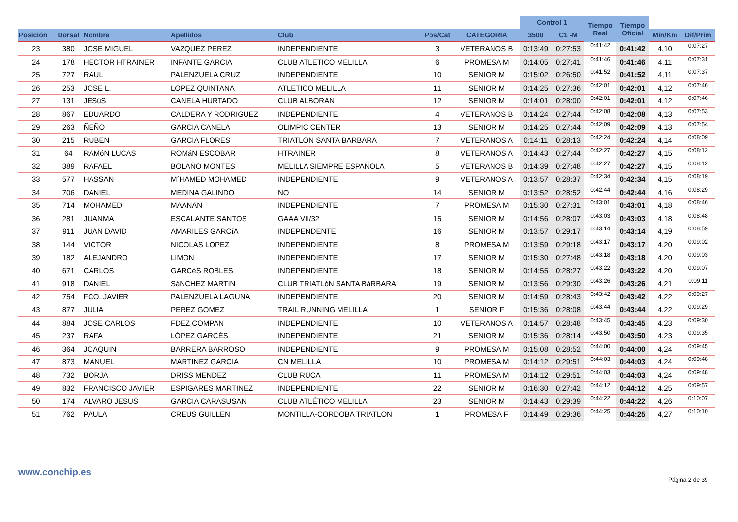| | | | | | | | Control 1 | | Tiempo Real | Tiempo Oficial | | |
| --- | --- | --- | --- | --- | --- | --- | --- | --- | --- | --- | --- | --- |
| Posición | Dorsal | Nombre | Apellidos | Club | Pos/Cat | CATEGORIA | 3500 | C1 -M | | | Min/Km | Dif/Prim |
| 23 | 380 | JOSE MIGUEL | VAZQUEZ PEREZ | INDEPENDIENTE | 3 | VETERANOS B | 0:13:49 | 0:27:53 | 0:41:42 | 0:41:42 | 4,10 | 0:07:27 |
| 24 | 178 | HECTOR HTRAINER | INFANTE GARCIA | CLUB ATLETICO MELILLA | 6 | PROMESA M | 0:14:05 | 0:27:41 | 0:41:46 | 0:41:46 | 4,11 | 0:07:31 |
| 25 | 727 | RAUL | PALENZUELA CRUZ | INDEPENDIENTE | 10 | SENIOR M | 0:15:02 | 0:26:50 | 0:41:52 | 0:41:52 | 4,11 | 0:07:37 |
| 26 | 253 | JOSE L. | LOPEZ QUINTANA | ATLETICO MELILLA | 11 | SENIOR M | 0:14:25 | 0:27:36 | 0:42:01 | 0:42:01 | 4,12 | 0:07:46 |
| 27 | 131 | JESúS | CANELA HURTADO | CLUB ALBORAN | 12 | SENIOR M | 0:14:01 | 0:28:00 | 0:42:01 | 0:42:01 | 4,12 | 0:07:46 |
| 28 | 867 | EDUARDO | CALDERA Y RODRIGUEZ | INDEPENDIENTE | 4 | VETERANOS B | 0:14:24 | 0:27:44 | 0:42:08 | 0:42:08 | 4,13 | 0:07:53 |
| 29 | 263 | ÑEÑO | GARCIA CANELA | OLIMPIC CENTER | 13 | SENIOR M | 0:14:25 | 0:27:44 | 0:42:09 | 0:42:09 | 4,13 | 0:07:54 |
| 30 | 215 | RUBEN | GARCIA FLORES | TRIATLON SANTA BARBARA | 7 | VETERANOS A | 0:14:11 | 0:28:13 | 0:42:24 | 0:42:24 | 4,14 | 0:08:09 |
| 31 | 64 | RAMóN LUCAS | ROMáN ESCOBAR | HTRAINER | 8 | VETERANOS A | 0:14:43 | 0:27:44 | 0:42:27 | 0:42:27 | 4,15 | 0:08:12 |
| 32 | 389 | RAFAEL | BOLAÑO MONTES | MELILLA SIEMPRE ESPAÑOLA | 5 | VETERANOS B | 0:14:39 | 0:27:48 | 0:42:27 | 0:42:27 | 4,15 | 0:08:12 |
| 33 | 577 | HASSAN | M´HAMED MOHAMED | INDEPENDIENTE | 9 | VETERANOS A | 0:13:57 | 0:28:37 | 0:42:34 | 0:42:34 | 4,15 | 0:08:19 |
| 34 | 706 | DANIEL | MEDINA GALINDO | NO | 14 | SENIOR M | 0:13:52 | 0:28:52 | 0:42:44 | 0:42:44 | 4,16 | 0:08:29 |
| 35 | 714 | MOHAMED | MAANAN | INDEPENDIENTE | 7 | PROMESA M | 0:15:30 | 0:27:31 | 0:43:01 | 0:43:01 | 4,18 | 0:08:46 |
| 36 | 281 | JUANMA | ESCALANTE SANTOS | GAAA VII/32 | 15 | SENIOR M | 0:14:56 | 0:28:07 | 0:43:03 | 0:43:03 | 4,18 | 0:08:48 |
| 37 | 911 | JUAN DAVID | AMARILES GARCíA | INDEPENDENTE | 16 | SENIOR M | 0:13:57 | 0:29:17 | 0:43:14 | 0:43:14 | 4,19 | 0:08:59 |
| 38 | 144 | VICTOR | NICOLAS LOPEZ | INDEPENDIENTE | 8 | PROMESA M | 0:13:59 | 0:29:18 | 0:43:17 | 0:43:17 | 4,20 | 0:09:02 |
| 39 | 182 | ALEJANDRO | LIMON | INDEPENDIENTE | 17 | SENIOR M | 0:15:30 | 0:27:48 | 0:43:18 | 0:43:18 | 4,20 | 0:09:03 |
| 40 | 671 | CARLOS | GARCéS ROBLES | INDEPENDIENTE | 18 | SENIOR M | 0:14:55 | 0:28:27 | 0:43:22 | 0:43:22 | 4,20 | 0:09:07 |
| 41 | 918 | DANIEL | SáNCHEZ MARTIN | CLUB TRIATLóN SANTA BáRBARA | 19 | SENIOR M | 0:13:56 | 0:29:30 | 0:43:26 | 0:43:26 | 4,21 | 0:09:11 |
| 42 | 754 | FCO. JAVIER | PALENZUELA LAGUNA | INDEPENDIENTE | 20 | SENIOR M | 0:14:59 | 0:28:43 | 0:43:42 | 0:43:42 | 4,22 | 0:09:27 |
| 43 | 877 | JULIA | PEREZ GOMEZ | TRAIL RUNNING MELILLA | 1 | SENIOR F | 0:15:36 | 0:28:08 | 0:43:44 | 0:43:44 | 4,22 | 0:09:29 |
| 44 | 884 | JOSE CARLOS | FDEZ COMPAN | INDEPENDIENTE | 10 | VETERANOS A | 0:14:57 | 0:28:48 | 0:43:45 | 0:43:45 | 4,23 | 0:09:30 |
| 45 | 237 | RAFA | LÓPEZ GARCÉS | INDEPENDIENTE | 21 | SENIOR M | 0:15:36 | 0:28:14 | 0:43:50 | 0:43:50 | 4,23 | 0:09:35 |
| 46 | 364 | JOAQUIN | BARRERA BARROSO | INDEPENDIENTE | 9 | PROMESA M | 0:15:08 | 0:28:52 | 0:44:00 | 0:44:00 | 4,24 | 0:09:45 |
| 47 | 873 | MANUEL | MARTINEZ GARCIA | CN MELILLA | 10 | PROMESA M | 0:14:12 | 0:29:51 | 0:44:03 | 0:44:03 | 4,24 | 0:09:48 |
| 48 | 732 | BORJA | DRISS MENDEZ | CLUB RUCA | 11 | PROMESA M | 0:14:12 | 0:29:51 | 0:44:03 | 0:44:03 | 4,24 | 0:09:48 |
| 49 | 832 | FRANCISCO JAVIER | ESPIGARES MARTINEZ | INDEPENDIENTE | 22 | SENIOR M | 0:16:30 | 0:27:42 | 0:44:12 | 0:44:12 | 4,25 | 0:09:57 |
| 50 | 174 | ALVARO JESUS | GARCIA CARASUSAN | CLUB ATLÉTICO MELILLA | 23 | SENIOR M | 0:14:43 | 0:29:39 | 0:44:22 | 0:44:22 | 4,26 | 0:10:07 |
| 51 | 762 | PAULA | CREUS GUILLEN | MONTILLA-CORDOBA TRIATLON | 1 | PROMESA F | 0:14:49 | 0:29:36 | 0:44:25 | 0:44:25 | 4,27 | 0:10:10 |
www.conchip.es
Página 2 de 39